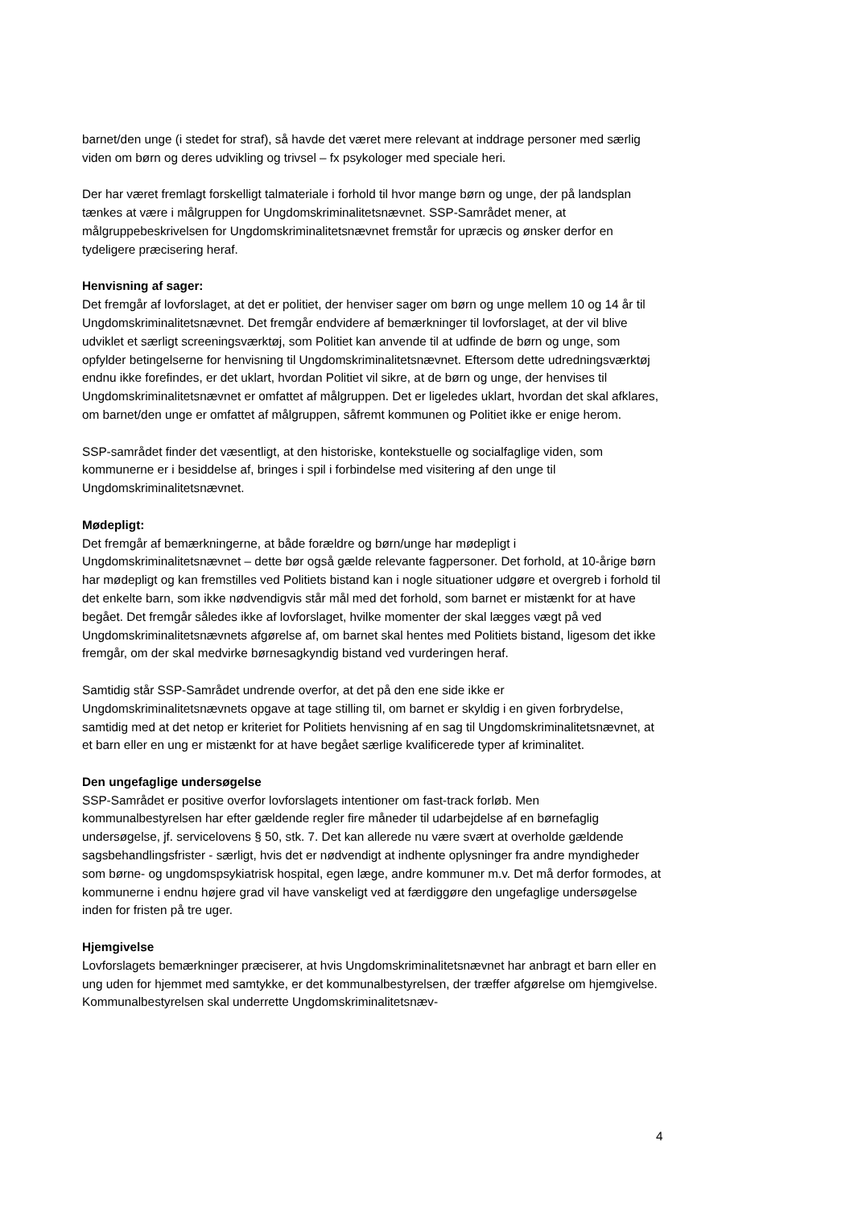barnet/den unge (i stedet for straf), så havde det været mere relevant at inddrage personer med særlig viden om børn og deres udvikling og trivsel – fx psykologer med speciale heri.
Der har været fremlagt forskelligt talmateriale i forhold til hvor mange børn og unge, der på landsplan tænkes at være i målgruppen for Ungdomskriminalitetsnævnet. SSP-Samrådet mener, at målgruppebeskrivelsen for Ungdomskriminalitetsnævnet fremstår for upræcis og ønsker derfor en tydeligere præcisering heraf.
Henvisning af sager:
Det fremgår af lovforslaget, at det er politiet, der henviser sager om børn og unge mellem 10 og 14 år til Ungdomskriminalitetsnævnet. Det fremgår endvidere af bemærkninger til lovforslaget, at der vil blive udviklet et særligt screeningsværktøj, som Politiet kan anvende til at udfinde de børn og unge, som opfylder betingelserne for henvisning til Ungdomskriminalitetsnævnet. Eftersom dette udredningsværktøj endnu ikke forefindes, er det uklart, hvordan Politiet vil sikre, at de børn og unge, der henvises til Ungdomskriminalitetsnævnet er omfattet af målgruppen. Det er ligeledes uklart, hvordan det skal afklares, om barnet/den unge er omfattet af målgruppen, såfremt kommunen og Politiet ikke er enige herom.
SSP-samrådet finder det væsentligt, at den historiske, kontekstuelle og socialfaglige viden, som kommunerne er i besiddelse af, bringes i spil i forbindelse med visitering af den unge til Ungdomskriminalitetsnævnet.
Mødepligt:
Det fremgår af bemærkningerne, at både forældre og børn/unge har mødepligt i Ungdomskriminalitetsnævnet – dette bør også gælde relevante fagpersoner. Det forhold, at 10-årige børn har mødepligt og kan fremstilles ved Politiets bistand kan i nogle situationer udgøre et overgreb i forhold til det enkelte barn, som ikke nødvendigvis står mål med det forhold, som barnet er mistænkt for at have begået. Det fremgår således ikke af lovforslaget, hvilke momenter der skal lægges vægt på ved Ungdomskriminalitetsnævnets afgørelse af, om barnet skal hentes med Politiets bistand, ligesom det ikke fremgår, om der skal medvirke børnesagkyndig bistand ved vurderingen heraf.
Samtidig står SSP-Samrådet undrende overfor, at det på den ene side ikke er Ungdomskriminalitetsnævnets opgave at tage stilling til, om barnet er skyldig i en given forbrydelse, samtidig med at det netop er kriteriet for Politiets henvisning af en sag til Ungdomskriminalitetsnævnet, at et barn eller en ung er mistænkt for at have begået særlige kvalificerede typer af kriminalitet.
Den ungefaglige undersøgelse
SSP-Samrådet er positive overfor lovforslagets intentioner om fast-track forløb. Men kommunalbestyrelsen har efter gældende regler fire måneder til udarbejdelse af en børnefaglig undersøgelse, jf. servicelovens § 50, stk. 7. Det kan allerede nu være svært at overholde gældende sagsbehandlingsfrister - særligt, hvis det er nødvendigt at indhente oplysninger fra andre myndigheder som børne- og ungdomspsykiatrisk hospital, egen læge, andre kommuner m.v. Det må derfor formodes, at kommunerne i endnu højere grad vil have vanskeligt ved at færdiggøre den ungefaglige undersøgelse inden for fristen på tre uger.
Hjemgivelse
Lovforslagets bemærkninger præciserer, at hvis Ungdomskriminalitetsnævnet har anbragt et barn eller en ung uden for hjemmet med samtykke, er det kommunalbestyrelsen, der træffer afgørelse om hjemgivelse. Kommunalbestyrelsen skal underrette Ungdomskriminalitetsnæv-
4